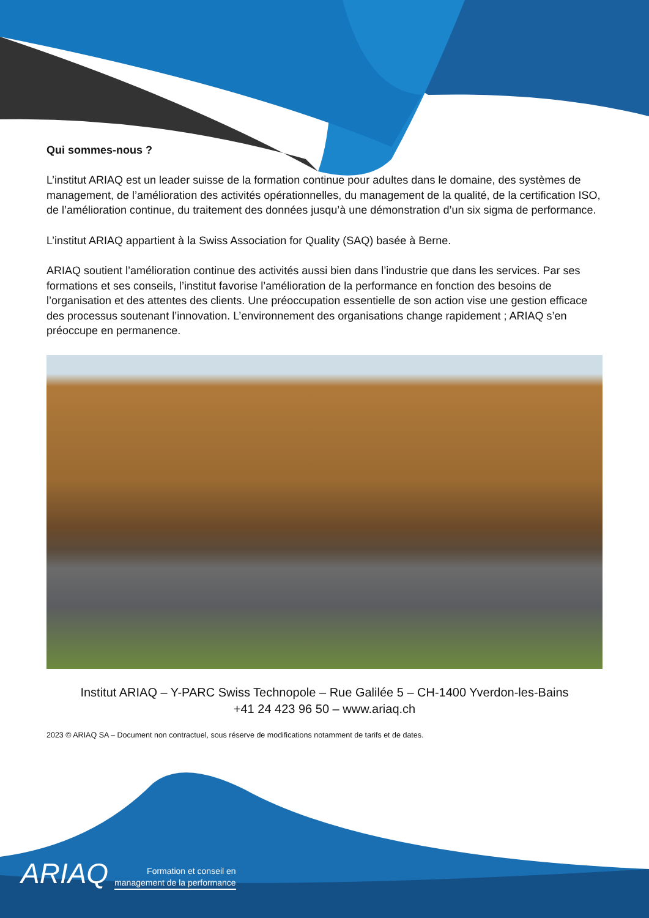Qui sommes-nous ?
L’institut ARIAQ est un leader suisse de la formation continue pour adultes dans le domaine, des systèmes de management, de l’amélioration des activités opérationnelles, du management de la qualité, de la certification ISO, de l’amélioration continue, du traitement des données jusqu’à une démonstration d’un six sigma de performance.
L’institut ARIAQ appartient à la Swiss Association for Quality (SAQ) basée à Berne.
ARIAQ soutient l’amélioration continue des activités aussi bien dans l’industrie que dans les services. Par ses formations et ses conseils, l’institut favorise l’amélioration de la performance en fonction des besoins de l’organisation et des attentes des clients. Une préoccupation essentielle de son action vise une gestion efficace des processus soutenant l’innovation. L’environnement des organisations change rapidement ; ARIAQ s’en préoccupe en permanence.
Institut ARIAQ – Y-PARC Swiss Technopole – Rue Galilée 5 – CH-1400 Yverdon-les-Bains
+41 24 423 96 50 – www.ariaq.ch
2023 © ARIAQ SA – Document non contractuel, sous réserve de modifications notamment de tarifs et de dates.
ARIAQ Formation et conseil en
management de la performance